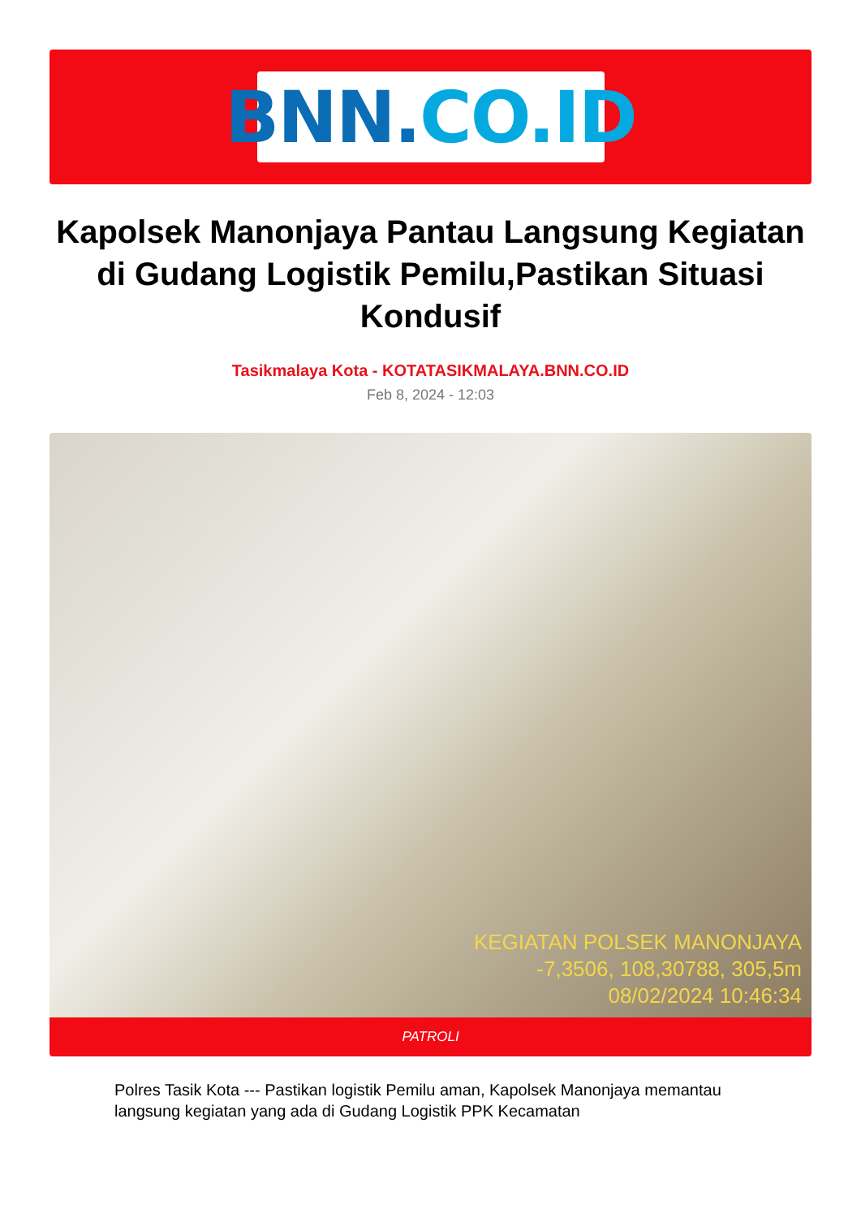BNN. CO.ID
Kapolsek Manonjaya Pantau Langsung Kegiatan di Gudang Logistik Pemilu,Pastikan Situasi Kondusif
Tasikmalaya Kota - KOTATASIKMALAYA.BNN.CO.ID
Feb 8, 2024 - 12:03
KEGIATAN POLSEK MANONJAYA
-7,3506, 108,30788, 305,5m
08/02/2024 10:46:34
PATROLI
Polres Tasik Kota --- Pastikan logistik Pemilu aman, Kapolsek Manonjaya memantau langsung kegiatan yang ada di Gudang Logistik PPK Kecamatan